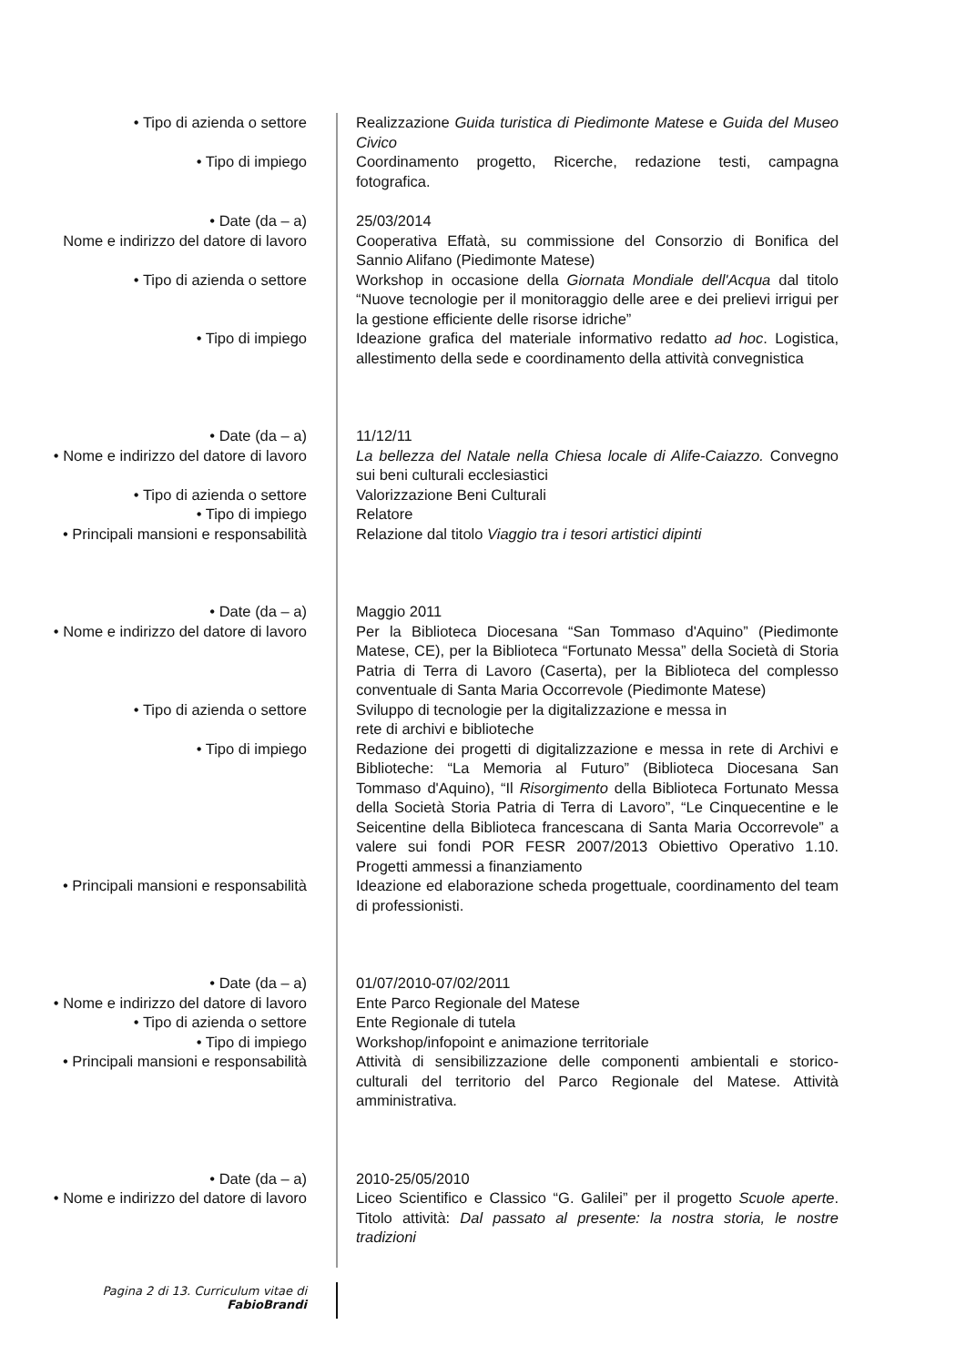| • Tipo di azienda o settore | Realizzazione Guida turistica di Piedimonte Matese e Guida del Museo Civico |
| • Tipo di impiego | Coordinamento progetto, Ricerche, redazione testi, campagna fotografica. |
| • Date (da – a) | 25/03/2014 |
| Nome e indirizzo del datore di lavoro | Cooperativa Effatà, su commissione del Consorzio di Bonifica del Sannio Alifano (Piedimonte Matese) |
| • Tipo di azienda o settore | Workshop in occasione della Giornata Mondiale dell'Acqua dal titolo “Nuove tecnologie per il monitoraggio delle aree e dei prelievi irrigui per la gestione efficiente delle risorse idriche” |
| • Tipo di impiego | Ideazione grafica del materiale informativo redatto ad hoc . Logistica, allestimento della sede e coordinamento della attività convegnistica |
| • Date (da – a) | 11/12/11 |
| • Nome e indirizzo del datore di lavoro | La bellezza del Natale nella Chiesa locale di Alife-Caiazzo. Convegno sui beni culturali ecclesiastici |
| • Tipo di azienda o settore | Valorizzazione Beni Culturali |
| • Tipo di impiego | Relatore |
| • Principali mansioni e responsabilità | Relazione dal titolo Viaggio tra i tesori artistici dipinti |
| • Date (da – a) | Maggio 2011 |
| • Nome e indirizzo del datore di lavoro | Per la Biblioteca Diocesana “San Tommaso d'Aquino” (Piedimonte Matese, CE), per la Biblioteca “Fortunato Messa” della Società di Storia Patria di Terra di Lavoro (Caserta), per la Biblioteca del complesso conventuale di Santa Maria Occorrevole (Piedimonte Matese) |
| • Tipo di azienda o settore | Sviluppo di tecnologie per la digitalizzazione e messa in rete di archivi e biblioteche |
| • Tipo di impiego | Redazione dei progetti di digitalizzazione e messa in rete di Archivi e Biblioteche: “La Memoria al Futuro” (Biblioteca Diocesana San Tommaso d'Aquino), “Il Risorgimento della Biblioteca Fortunato Messa della Società Storia Patria di Terra di Lavoro”, “Le Cinquecentine e le Seicentine della Biblioteca francescana di Santa Maria Occorrevole” a valere sui fondi POR FESR 2007/2013 Obiettivo Operativo 1.10. Progetti ammessi a finanziamento |
| • Principali mansioni e responsabilità | Ideazione ed elaborazione scheda progettuale, coordinamento del team di professionisti. |
| • Date (da – a) | 01/07/2010-07/02/2011 |
| • Nome e indirizzo del datore di lavoro | Ente Parco Regionale del Matese |
| • Tipo di azienda o settore | Ente Regionale di tutela |
| • Tipo di impiego | Workshop/infopoint e animazione territoriale |
| • Principali mansioni e responsabilità | Attività di sensibilizzazione delle componenti ambientali e storico-culturali del territorio del Parco Regionale del Matese. Attività amministrativa. |
| • Date (da – a) | 2010-25/05/2010 |
| • Nome e indirizzo del datore di lavoro | Liceo Scientifico e Classico “G. Galilei” per il progetto Scuole aperte . Titolo attività: Dal passato al presente: la nostra storia, le nostre tradizioni |
Pagina 2 di 13. Curriculum vitae di
FabioBrandi